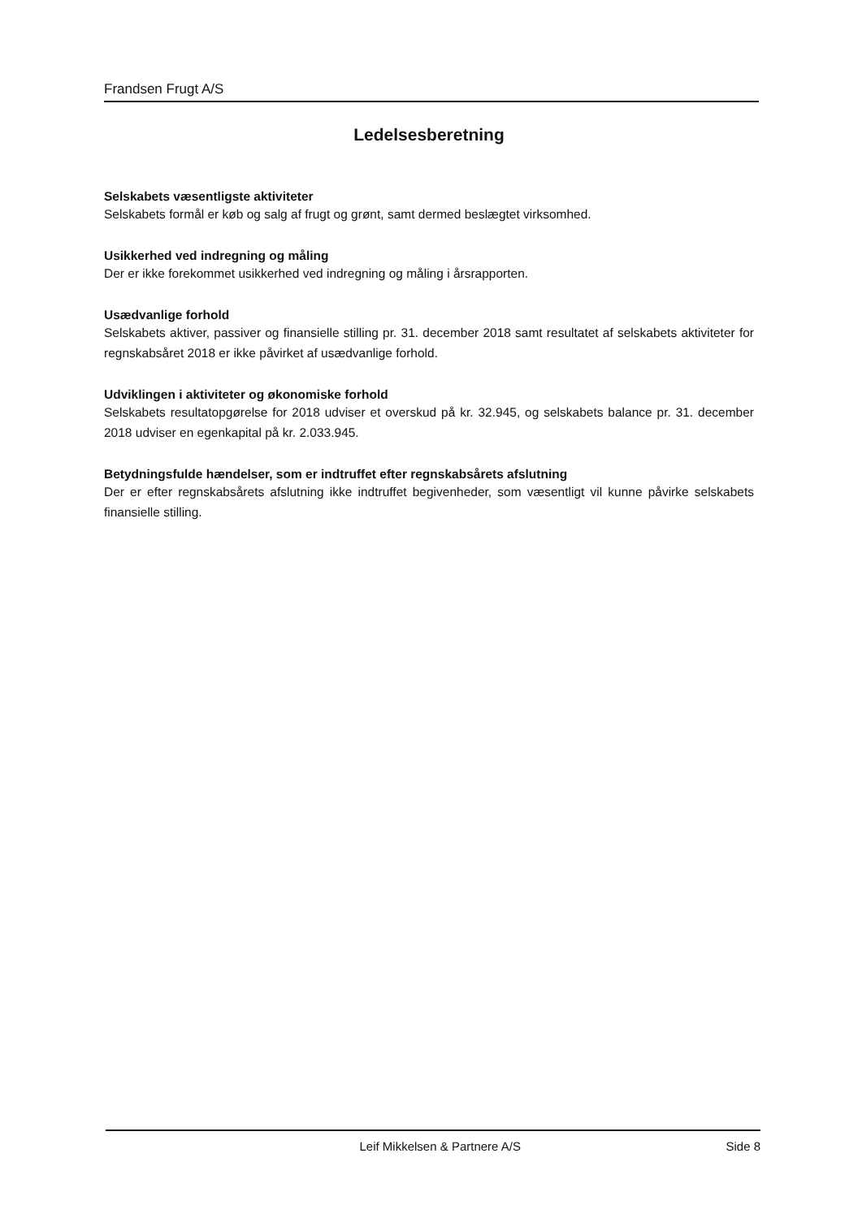Frandsen Frugt A/S
Ledelsesberetning
Selskabets væsentligste aktiviteter
Selskabets formål er køb og salg af frugt og grønt, samt dermed beslægtet virksomhed.
Usikkerhed ved indregning og måling
Der er ikke forekommet usikkerhed ved indregning og måling i årsrapporten.
Usædvanlige forhold
Selskabets aktiver, passiver og finansielle stilling pr. 31. december 2018 samt resultatet af selskabets aktiviteter for regnskabsåret 2018 er ikke påvirket af usædvanlige forhold.
Udviklingen i aktiviteter og økonomiske forhold
Selskabets resultatopgørelse for 2018 udviser et overskud på kr. 32.945, og selskabets balance pr. 31. december 2018 udviser en egenkapital på kr. 2.033.945.
Betydningsfulde hændelser, som er indtruffet efter regnskabsårets afslutning
Der er efter regnskabsårets afslutning ikke indtruffet begivenheder, som væsentligt vil kunne påvirke selskabets finansielle stilling.
Leif Mikkelsen & Partnere A/S Side 8